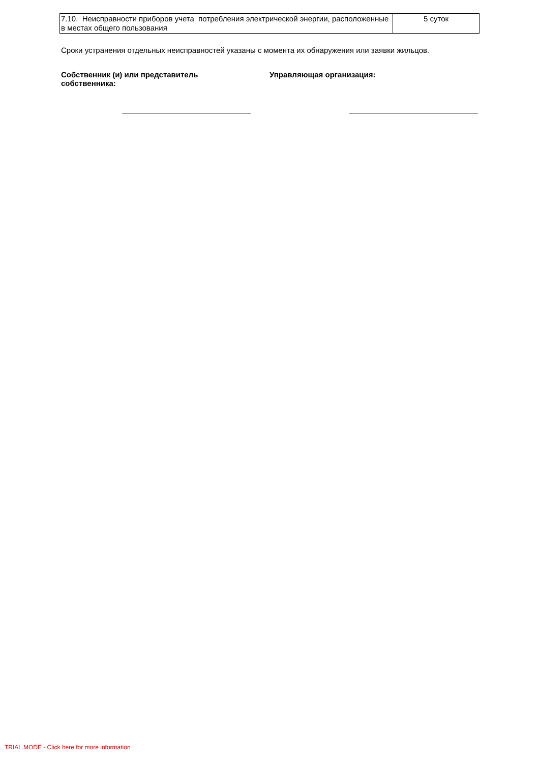| 7.10. Неисправности приборов учета потребления электрической энергии, расположенные в местах общего пользования | 5 суток |
Сроки устранения отдельных неисправностей указаны с момента их обнаружения или заявки жильцов.
Собственник (и) или представитель
собственника:
Управляющая организация:
TRIAL MODE - Click here for more information